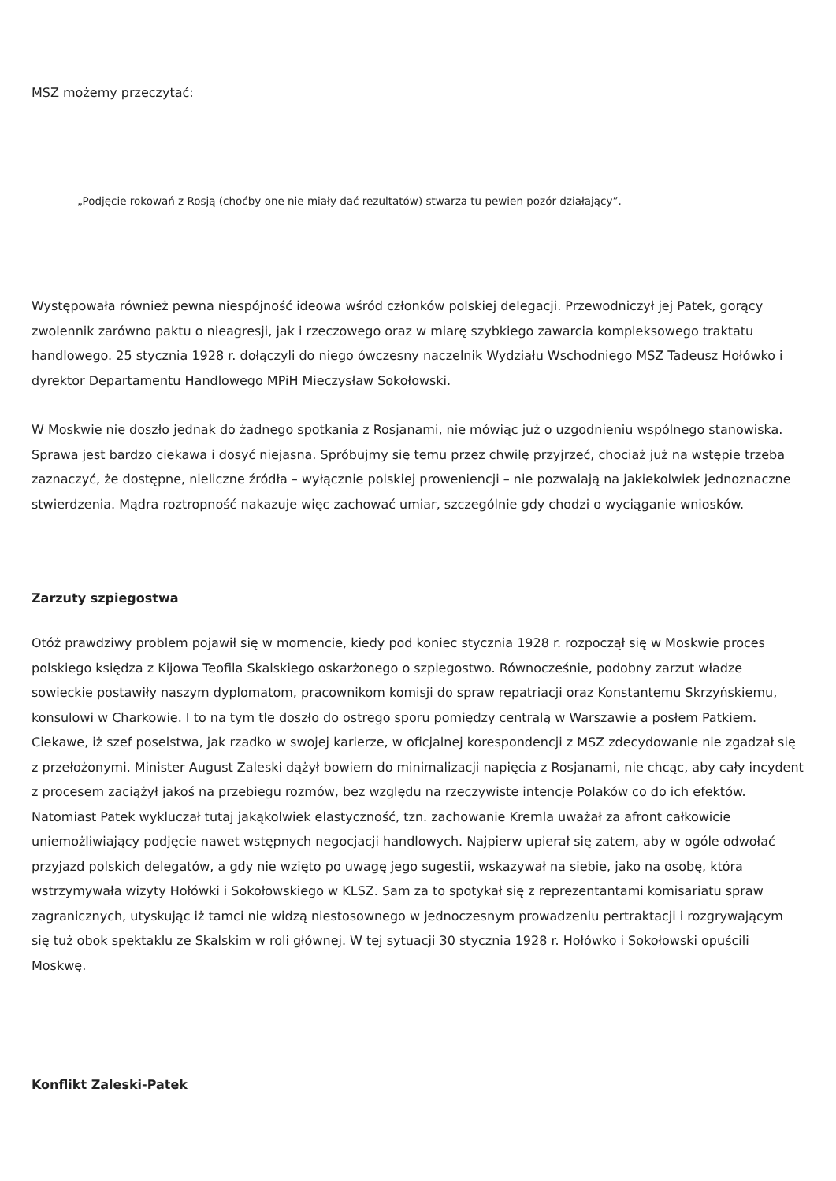MSZ możemy przeczytać:
„Podjęcie rokowań z Rosją (choćby one nie miały dać rezultatów) stwarza tu pewien pozór działający”.
Występowała również pewna niespójność ideowa wśród członków polskiej delegacji. Przewodniczył jej Patek, gorący zwolennik zarówno paktu o nieagresji, jak i rzeczowego oraz w miarę szybkiego zawarcia kompleksowego traktatu handlowego. 25 stycznia 1928 r. dołączyli do niego ówczesny naczelnik Wydziału Wschodniego MSZ Tadeusz Hołówko i dyrektor Departamentu Handlowego MPiH Mieczysław Sokołowski.
W Moskwie nie doszło jednak do żadnego spotkania z Rosjanami, nie mówiąc już o uzgodnieniu wspólnego stanowiska. Sprawa jest bardzo ciekawa i dosyć niejasna. Spróbujmy się temu przez chwilę przyjrzeć, chociaż już na wstępie trzeba zaznaczyć, że dostępne, nieliczne źródła – wyłącznie polskiej proweniencji – nie pozwalają na jakiekolwiek jednoznaczne stwierdzenia. Mądra roztropność nakazuje więc zachować umiar, szczególnie gdy chodzi o wyciąganie wniosków.
Zarzuty szpiegostwa
Otóż prawdziwy problem pojawił się w momencie, kiedy pod koniec stycznia 1928 r. rozpoczął się w Moskwie proces polskiego księdza z Kijowa Teofila Skalskiego oskarżonego o szpiegostwo. Równocześnie, podobny zarzut władze sowieckie postawiły naszym dyplomatom, pracownikom komisji do spraw repatriacji oraz Konstantemu Skrzyńskiemu, konsulowi w Charkowie. I to na tym tle doszło do ostrego sporu pomiędzy centralą w Warszawie a posłem Patkiem. Ciekawe, iż szef poselstwa, jak rzadko w swojej karierze, w oficjalnej korespondencji z MSZ zdecydowanie nie zgadzał się z przełożonymi. Minister August Zaleski dążył bowiem do minimalizacji napięcia z Rosjanami, nie chcąc, aby cały incydent z procesem zaciążył jakoś na przebiegu rozmów, bez względu na rzeczywiste intencje Polaków co do ich efektów. Natomiast Patek wykluczał tutaj jakąkolwiek elastyczność, tzn. zachowanie Kremla uważał za afront całkowicie uniemożliwiający podjęcie nawet wstępnych negocjacji handlowych. Najpierw upierał się zatem, aby w ogóle odwołać przyjazd polskich delegatów, a gdy nie wzięto po uwagę jego sugestii, wskazywał na siebie, jako na osobę, która wstrzymywała wizyty Hołówki i Sokołowskiego w KLSZ. Sam za to spotykał się z reprezentantami komisariatu spraw zagranicznych, utyskując iż tamci nie widzą niestosownego w jednoczesnym prowadzeniu pertraktacji i rozgrywającym się tuż obok spektaklu ze Skalskim w roli głównej. W tej sytuacji 30 stycznia 1928 r. Hołówko i Sokołowski opuścili Moskwę.
Konflikt Zaleski-Patek